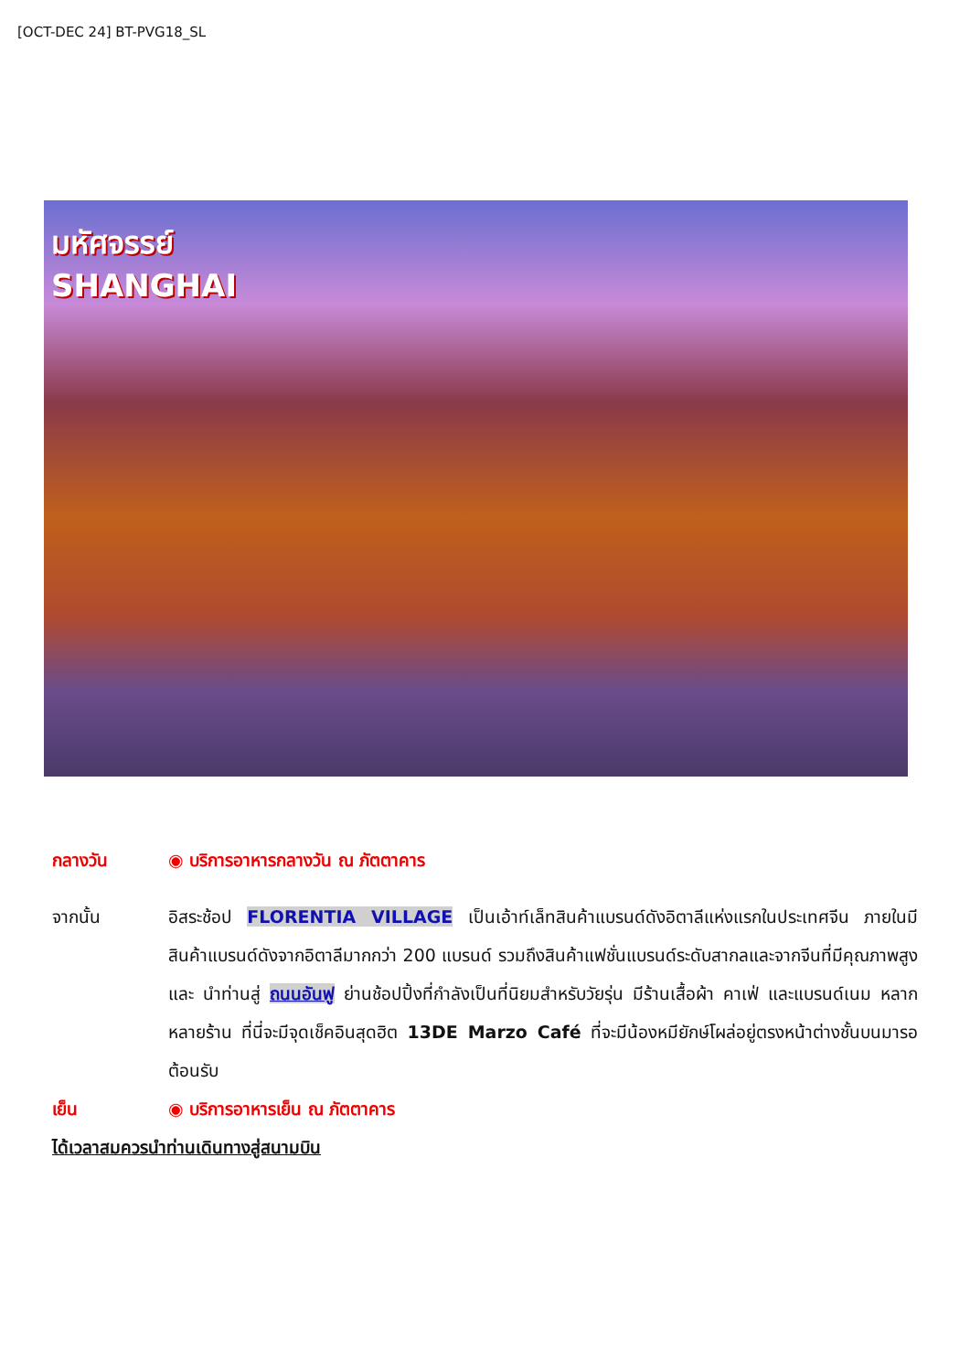[OCT-DEC 24] BT-PVG18_SL
มหัศจรรย์
SHANGHAI
กลางวัน ◉ บริการอาหารกลางวัน ณ ภัตตาคาร
จากนั้น อิสระช้อป FLORENTIA VILLAGE เป็นเอ้าท์เล็ทสินค้าแบรนด์ดังอิตาลีแห่งแรกในประเทศจีน ภายในมีสินค้าแบรนด์ดังจากอิตาลีมากกว่า 200 แบรนด์ รวมถึงสินค้าแฟชั่นแบรนด์ระดับสากลและจากจีนที่มีคุณภาพสูง และ นำท่านสู่ ถนนอันฟู ย่านช้อปปิ้งที่กำลังเป็นที่นิยมสำหรับวัยรุ่น มีร้านเสื้อผ้า คาเฟ่ และแบรนด์เนม หลากหลายร้าน ที่นี่จะมีจุดเช็คอินสุดฮิต 13DE Marzo Café ที่จะมีน้องหมียักษ์โผล่อยู่ตรงหน้าต่างชั้นบนมารอต้อนรับ
เย็น ◉ บริการอาหารเย็น ณ ภัตตาคาร
ได้เวลาสมควรนำท่านเดินทางสู่สนามบิน